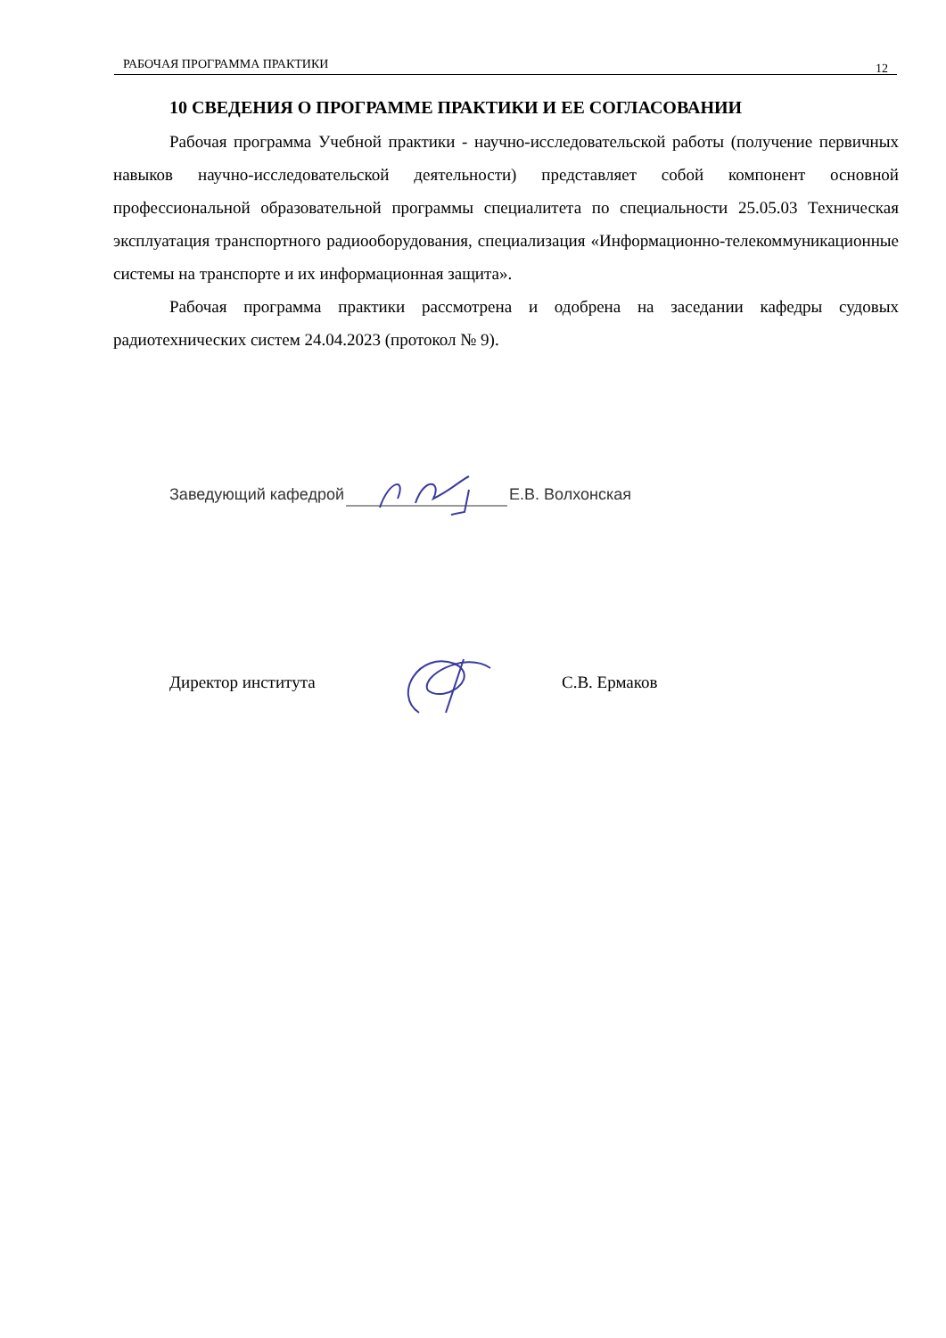РАБОЧАЯ ПРОГРАММА ПРАКТИКИ 12
10 СВЕДЕНИЯ О ПРОГРАММЕ ПРАКТИКИ И ЕЕ СОГЛАСОВАНИИ
Рабочая программа Учебной практики - научно-исследовательской работы (получение первичных навыков научно-исследовательской деятельности) представляет собой компонент основной профессиональной образовательной программы специалитета по специальности 25.05.03 Техническая эксплуатация транспортного радиооборудования, специализация «Информационно-телекоммуникационные системы на транспорте и их информационная защита».
Рабочая программа практики рассмотрена и одобрена на заседании кафедры судовых радиотехнических систем 24.04.2023 (протокол № 9).
Заведующий кафедрой Е.В. Волхонская
Директор института С.В. Ермаков